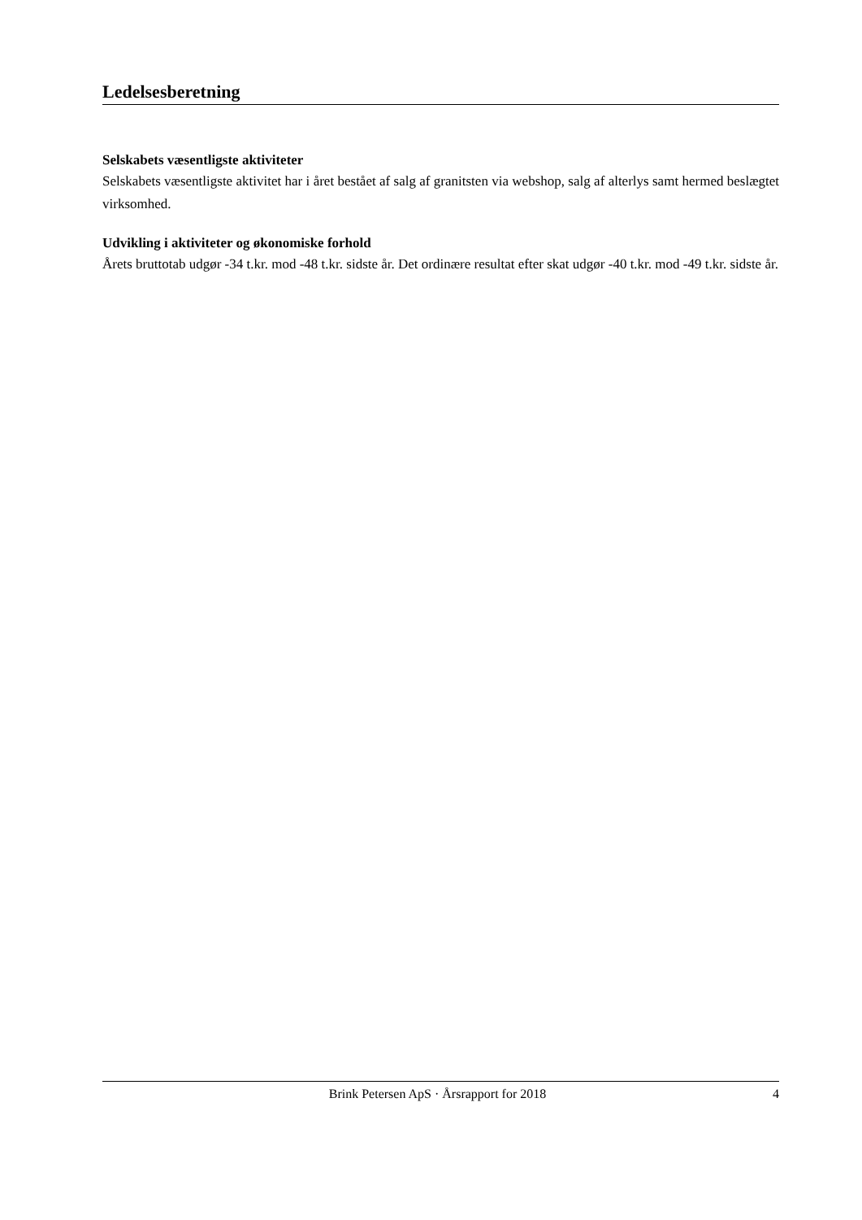Ledelsesberetning
Selskabets væsentligste aktiviteter
Selskabets væsentligste aktivitet har i året bestået af salg af granitsten via webshop, salg af alterlys samt hermed beslægtet virksomhed.
Udvikling i aktiviteter og økonomiske forhold
Årets bruttotab udgør -34 t.kr. mod -48 t.kr. sidste år. Det ordinære resultat efter skat udgør -40 t.kr. mod -49 t.kr. sidste år.
Brink Petersen ApS · Årsrapport for 2018 4